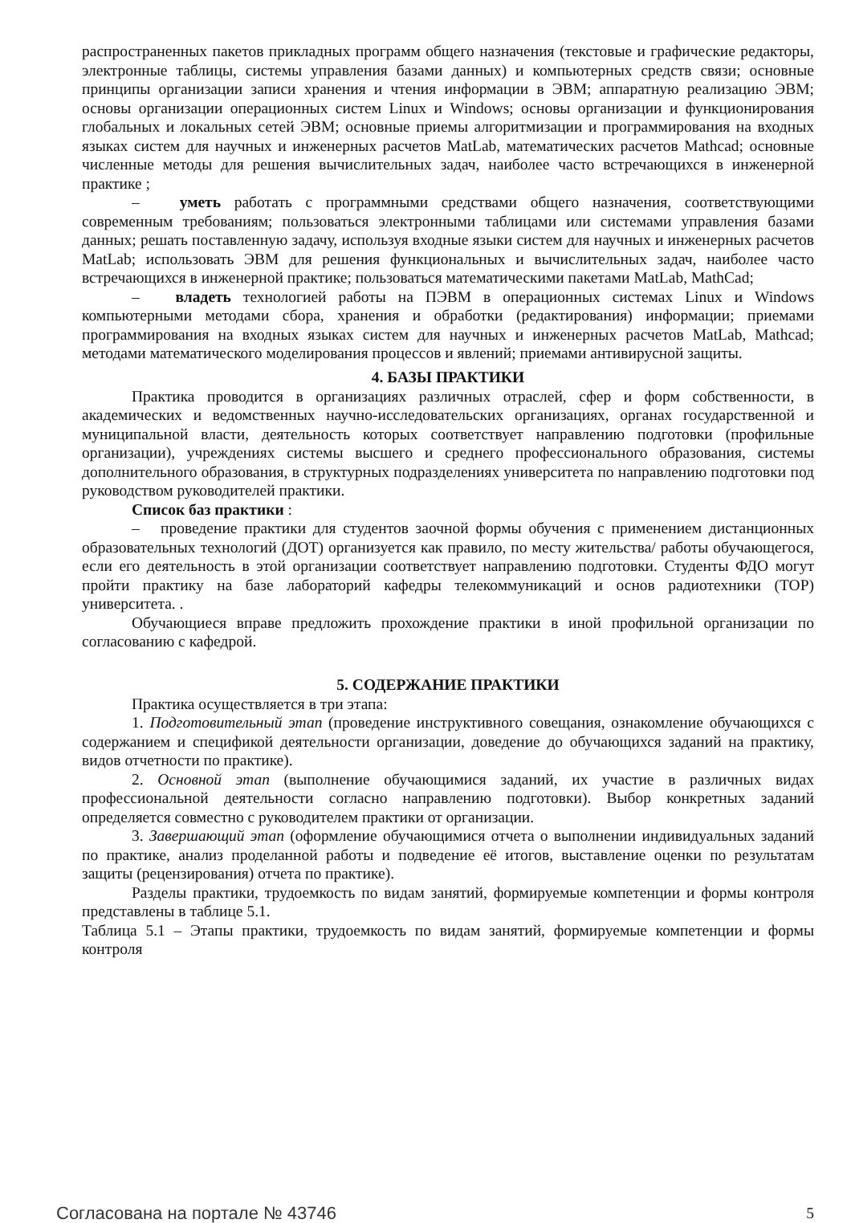распространенных пакетов прикладных программ общего назначения (текстовые и графические редакторы, электронные таблицы, системы управления базами данных) и компьютерных средств связи; основные принципы организации записи хранения и чтения информации в ЭВМ; аппаратную реализацию ЭВМ; основы организации операционных систем Linux и Windows; основы организации и функционирования глобальных и локальных сетей ЭВМ; основные приемы алгоритмизации и программирования на входных языках систем для научных и инженерных расчетов MatLab, математических расчетов Mathcad; основные численные методы для решения вычислительных задач, наиболее часто встречающихся в инженерной практике ;
– уметь работать с программными средствами общего назначения, соответствующими современным требованиям; пользоваться электронными таблицами или системами управления базами данных; решать поставленную задачу, используя входные языки систем для научных и инженерных расчетов MatLab; использовать ЭВМ для решения функциональных и вычислительных задач, наиболее часто встречающихся в инженерной практике; пользоваться математическими пакетами MatLab, MathCad;
– владеть технологией работы на ПЭВМ в операционных системах Linux и Windows компьютерными методами сбора, хранения и обработки (редактирования) информации; приемами программирования на входных языках систем для научных и инженерных расчетов MatLab, Mathcad; методами математического моделирования процессов и явлений; приемами антивирусной защиты.
4. БАЗЫ ПРАКТИКИ
Практика проводится в организациях различных отраслей, сфер и форм собственности, в академических и ведомственных научно-исследовательских организациях, органах государственной и муниципальной власти, деятельность которых соответствует направлению подготовки (профильные организации), учреждениях системы высшего и среднего профессионального образования, системы дополнительного образования, в структурных подразделениях университета по направлению подготовки под руководством руководителей практики.
Список баз практики :
– проведение практики для студентов заочной формы обучения с применением дистанционных образовательных технологий (ДОТ) организуется как правило, по месту жительства/ работы обучающегося, если его деятельность в этой организации соответствует направлению подготовки. Студенты ФДО могут пройти практику на базе лабораторий кафедры телекоммуникаций и основ радиотехники (ТОР) университета. .
Обучающиеся вправе предложить прохождение практики в иной профильной организации по согласованию с кафедрой.
5. СОДЕРЖАНИЕ ПРАКТИКИ
Практика осуществляется в три этапа:
1. Подготовительный этап (проведение инструктивного совещания, ознакомление обучающихся с содержанием и спецификой деятельности организации, доведение до обучающихся заданий на практику, видов отчетности по практике).
2. Основной этап (выполнение обучающимися заданий, их участие в различных видах профессиональной деятельности согласно направлению подготовки). Выбор конкретных заданий определяется совместно с руководителем практики от организации.
3. Завершающий этап (оформление обучающимися отчета о выполнении индивидуальных заданий по практике, анализ проделанной работы и подведение её итогов, выставление оценки по результатам защиты (рецензирования) отчета по практике).
Разделы практики, трудоемкость по видам занятий, формируемые компетенции и формы контроля представлены в таблице 5.1.
Таблица 5.1 – Этапы практики, трудоемкость по видам занятий, формируемые компетенции и формы контроля
Согласована на портале № 43746 5